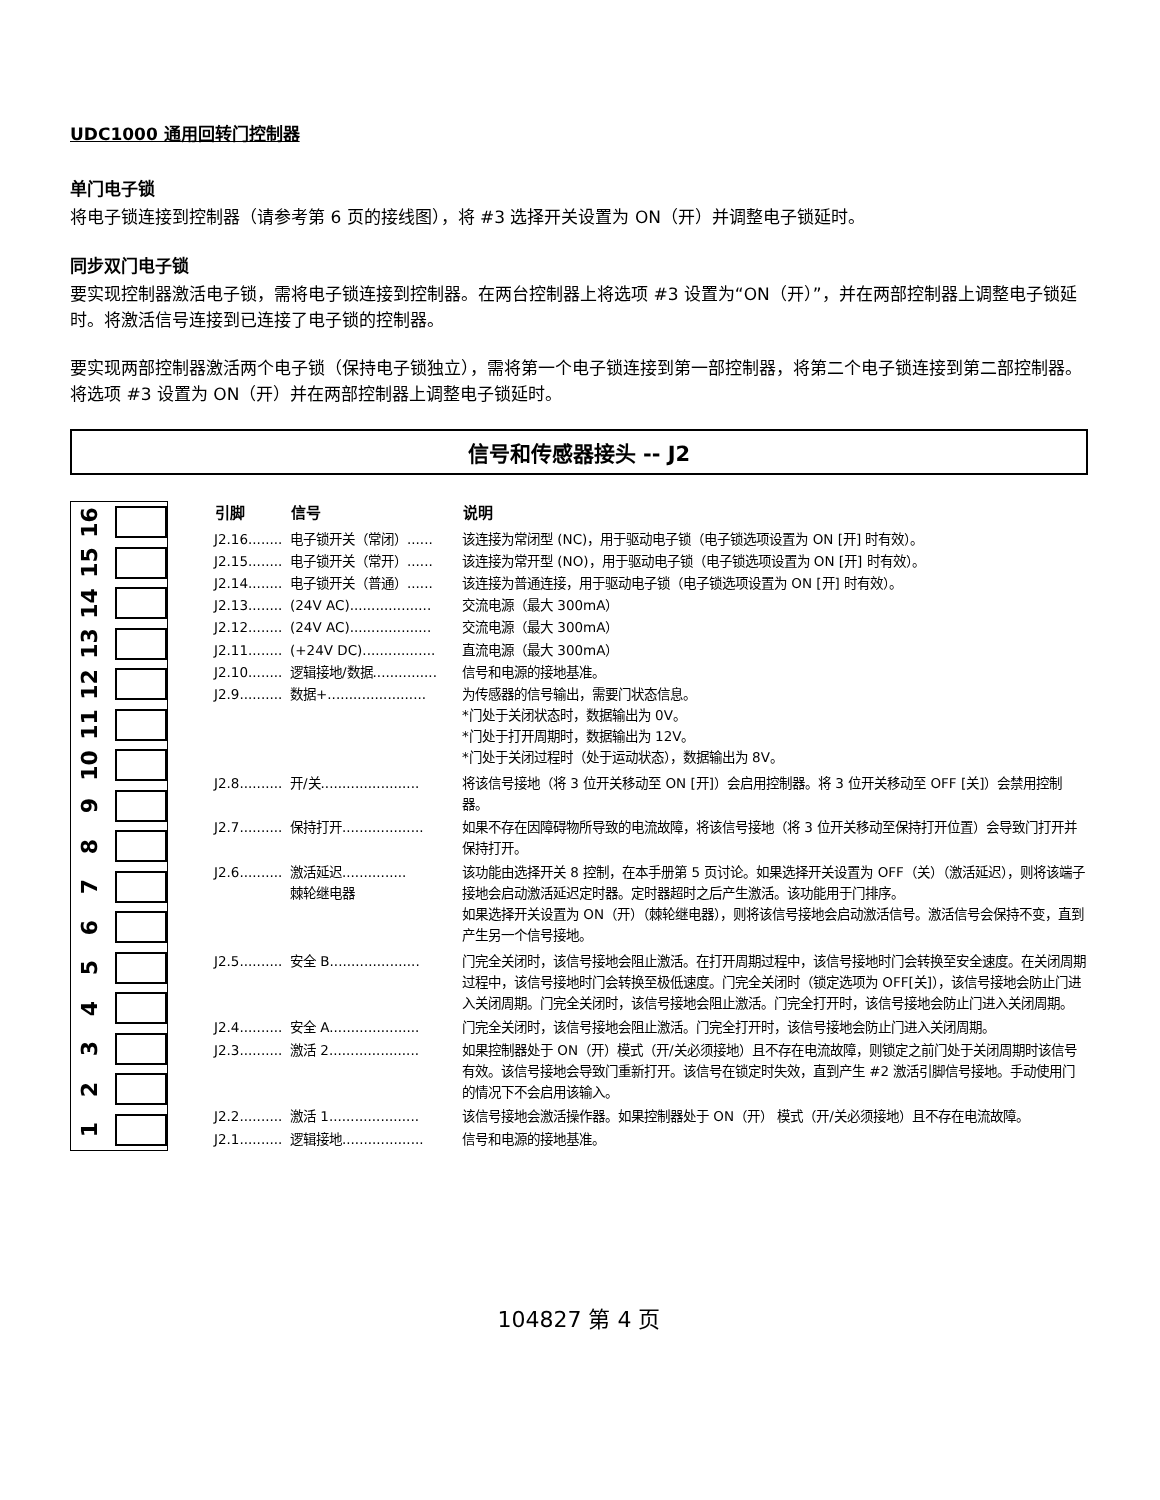UDC1000 通用回转门控制器
单门电子锁
将电子锁连接到控制器（请参考第 6 页的接线图），将 #3 选择开关设置为 ON（开）并调整电子锁延时。
同步双门电子锁
要实现控制器激活电子锁，需将电子锁连接到控制器。在两台控制器上将选项 #3 设置为“ON（开）”，并在两部控制器上调整电子锁延时。将激活信号连接到已连接了电子锁的控制器。
要实现两部控制器激活两个电子锁（保持电子锁独立），需将第一个电子锁连接到第一部控制器，将第二个电子锁连接到第二部控制器。将选项 #3 设置为 ON（开）并在两部控制器上调整电子锁延时。
信号和传感器接头 -- J2
16
15
14
13
12
11
10
9
8
7
6
5
4
3
2
1
| 引脚 | 信号 | 说明 |
| --- | --- | --- |
| J2.16........ | 电子锁开关（常闭）...... | 该连接为常闭型 (NC)，用于驱动电子锁（电子锁选项设置为 ON [开] 时有效）。 |
| J2.15........ | 电子锁开关（常开）...... | 该连接为常开型 (NO)，用于驱动电子锁（电子锁选项设置为 ON [开] 时有效）。 |
| J2.14........ | 电子锁开关（普通）...... | 该连接为普通连接，用于驱动电子锁（电子锁选项设置为 ON [开] 时有效）。 |
| J2.13........ | (24V AC)................... | 交流电源（最大 300mA） |
| J2.12........ | (24V AC)................... | 交流电源（最大 300mA） |
| J2.11........ | (+24V DC)................. | 直流电源（最大 300mA） |
| J2.10........ | 逻辑接地/数据............... | 信号和电源的接地基准。 |
| J2.9.......... | 数据+....................... | 为传感器的信号输出，需要门状态信息。 *门处于关闭状态时，数据输出为 0V。 *门处于打开周期时，数据输出为 12V。 *门处于关闭过程时（处于运动状态），数据输出为 8V。 |
| J2.8.......... | 开/关....................... | 将该信号接地（将 3 位开关移动至 ON [开]）会启用控制器。将 3 位开关移动至 OFF [关]）会禁用控制器。 |
| J2.7.......... | 保持打开................... | 如果不存在因障碍物所导致的电流故障，将该信号接地（将 3 位开关移动至保持打开位置）会导致门打开并保持打开。 |
| J2.6.......... | 激活延迟............... 棘轮继电器 | 该功能由选择开关 8 控制，在本手册第 5 页讨论。如果选择开关设置为 OFF（关）（激活延迟），则将该端子接地会启动激活延迟定时器。定时器超时之后产生激活。该功能用于门排序。 如果选择开关设置为 ON（开）（棘轮继电器），则将该信号接地会启动激活信号。激活信号会保持不变，直到产生另一个信号接地。 |
| J2.5.......... | 安全 B..................... | 门完全关闭时，该信号接地会阻止激活。在打开周期过程中，该信号接地时门会转换至安全速度。在关闭周期过程中，该信号接地时门会转换至极低速度。门完全关闭时（锁定选项为 OFF[关]），该信号接地会防止门进入关闭周期。门完全关闭时，该信号接地会阻止激活。门完全打开时，该信号接地会防止门进入关闭周期。 |
| J2.4.......... | 安全 A..................... | 门完全关闭时，该信号接地会阻止激活。门完全打开时，该信号接地会防止门进入关闭周期。 |
| J2.3.......... | 激活 2..................... | 如果控制器处于 ON（开）模式（开/关必须接地）且不存在电流故障，则锁定之前门处于关闭周期时该信号有效。该信号接地会导致门重新打开。该信号在锁定时失效，直到产生 #2 激活引脚信号接地。手动使用门的情况下不会启用该输入。 |
| J2.2.......... | 激活 1..................... | 该信号接地会激活操作器。如果控制器处于 ON（开） 模式（开/关必须接地）且不存在电流故障。 |
| J2.1.......... | 逻辑接地................... | 信号和电源的接地基准。 |
104827 第 4 页